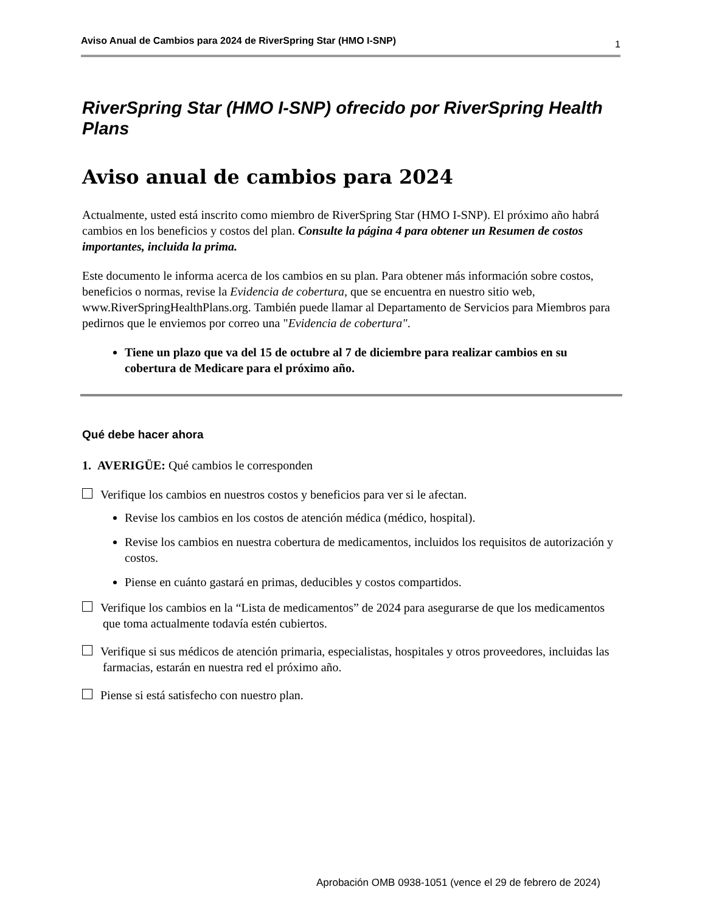Aviso Anual de Cambios para 2024 de RiverSpring Star (HMO I-SNP) 1
RiverSpring Star (HMO I-SNP) ofrecido por RiverSpring Health Plans
Aviso anual de cambios para 2024
Actualmente, usted está inscrito como miembro de RiverSpring Star (HMO I-SNP). El próximo año habrá cambios en los beneficios y costos del plan. Consulte la página 4 para obtener un Resumen de costos importantes, incluida la prima.
Este documento le informa acerca de los cambios en su plan. Para obtener más información sobre costos, beneficios o normas, revise la Evidencia de cobertura, que se encuentra en nuestro sitio web, www.RiverSpringHealthPlans.org. También puede llamar al Departamento de Servicios para Miembros para pedirnos que le enviemos por correo una "Evidencia de cobertura".
Tiene un plazo que va del 15 de octubre al 7 de diciembre para realizar cambios en su cobertura de Medicare para el próximo año.
Qué debe hacer ahora
1. AVERIGÜE: Qué cambios le corresponden
Verifique los cambios en nuestros costos y beneficios para ver si le afectan.
Revise los cambios en los costos de atención médica (médico, hospital).
Revise los cambios en nuestra cobertura de medicamentos, incluidos los requisitos de autorización y costos.
Piense en cuánto gastará en primas, deducibles y costos compartidos.
Verifique los cambios en la “Lista de medicamentos” de 2024 para asegurarse de que los medicamentos que toma actualmente todavía estén cubiertos.
Verifique si sus médicos de atención primaria, especialistas, hospitales y otros proveedores, incluidas las farmacias, estarán en nuestra red el próximo año.
Piense si está satisfecho con nuestro plan.
Aprobación OMB 0938-1051 (vence el 29 de febrero de 2024)